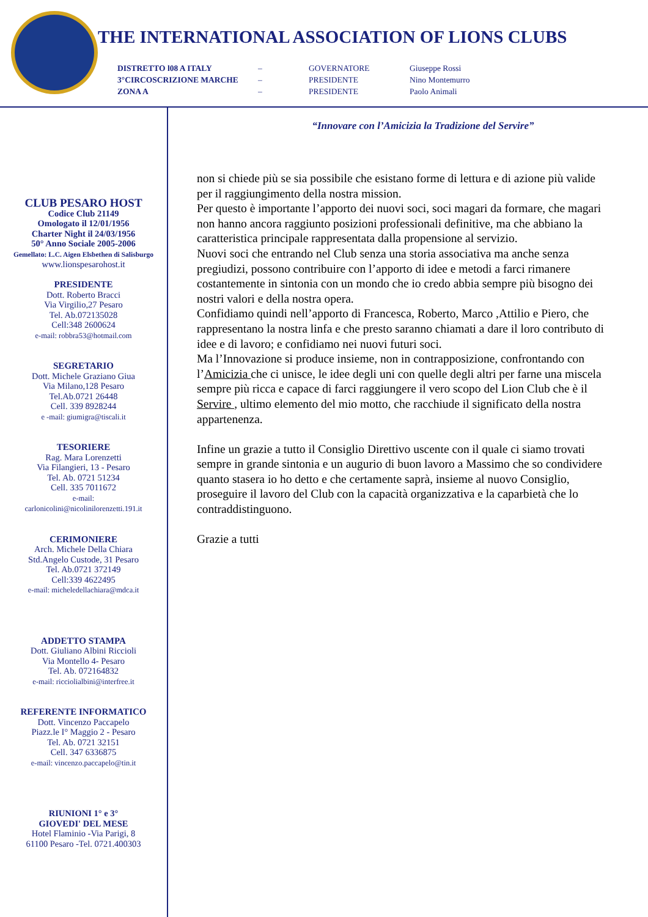THE INTERNATIONAL ASSOCIATION OF LIONS CLUBS
DISTRETTO l08 A ITALY – GOVERNATORE Giuseppe Rossi
3°CIRCOSCRIZIONE MARCHE – PRESIDENTE Nino Montemurro
ZONA A – PRESIDENTE Paolo Animali
CLUB PESARO HOST
Codice Club 21149
Omologato il 12/01/1956
Charter Night il 24/03/1956
50° Anno Sociale 2005-2006
Gemellato: L.C. Aigen Elsbethen di Salisburgo
www.lionspesarohost.it
PRESIDENTE
Dott. Roberto Bracci
Via Virgilio,27 Pesaro
Tel. Ab.072135028
Cell:348 2600624
e-mail: robbra53@hotmail.com
SEGRETARIO
Dott. Michele Graziano Giua
Via Milano,128 Pesaro
Tel.Ab.0721 26448
Cell. 339 8928244
e -mail: giumigra@tiscali.it
TESORIERE
Rag. Mara Lorenzetti
Via Filangieri, 13 - Pesaro
Tel. Ab. 0721 51234
Cell. 335 7011672
e-mail:
carlonicolini@nicolinilorenzetti.191.it
CERIMONIERE
Arch. Michele Della Chiara
Std.Angelo Custode, 31 Pesaro
Tel. Ab.0721 372149
Cell:339 4622495
e-mail: micheledellachiara@mdca.it
ADDETTO STAMPA
Dott. Giuliano Albini Riccioli
Via Montello 4- Pesaro
Tel. Ab. 072164832
e-mail: ricciolialbini@interfree.it
REFERENTE INFORMATICO
Dott. Vincenzo Paccapelo
Piazz.le I° Maggio 2 - Pesaro
Tel. Ab. 0721 32151
Cell. 347 6336875
e-mail: vincenzo.paccapelo@tin.it
RIUNIONI 1° e 3°
GIOVEDI' DEL MESE
Hotel Flaminio -Via Parigi, 8
61100 Pesaro -Tel. 0721.400303
“Innovare con l’Amicizia la Tradizione del Servire”
non si chiede più se sia possibile che esistano forme di lettura e di azione più valide per il raggiungimento della nostra mission.
Per questo è importante l’apporto dei nuovi soci, soci magari da formare, che magari non hanno ancora raggiunto posizioni professionali definitive, ma che abbiano la caratteristica principale rappresentata dalla propensione al servizio.
Nuovi soci che entrando nel Club senza una storia associativa ma anche senza pregiudizi, possono contribuire con l’apporto di idee e metodi a farci rimanere costantemente in sintonia con un mondo che io credo abbia sempre più bisogno dei nostri valori e della nostra opera.
Confidiamo quindi nell’apporto di Francesca, Roberto, Marco ,Attilio e Piero, che rappresentano la nostra linfa e che presto saranno chiamati a dare il loro contributo di idee e di lavoro; e confidiamo nei nuovi futuri soci.
Ma l’Innovazione si produce insieme, non in contrapposizione, confrontando con l’Amicizia che ci unisce, le idee degli uni con quelle degli altri per farne una miscela sempre più ricca e capace di farci raggiungere il vero scopo del Lion Club che è il Servire , ultimo elemento del mio motto, che racchiude il significato della nostra appartenenza.
Infine un grazie a tutto il Consiglio Direttivo uscente con il quale ci siamo trovati sempre in grande sintonia e un augurio di buon lavoro a Massimo che so condividere quanto stasera io ho detto e che certamente saprà, insieme al nuovo Consiglio, proseguire il lavoro del Club con la capacità organizzativa e la caparbietà che lo contraddistinguono.
Grazie a tutti